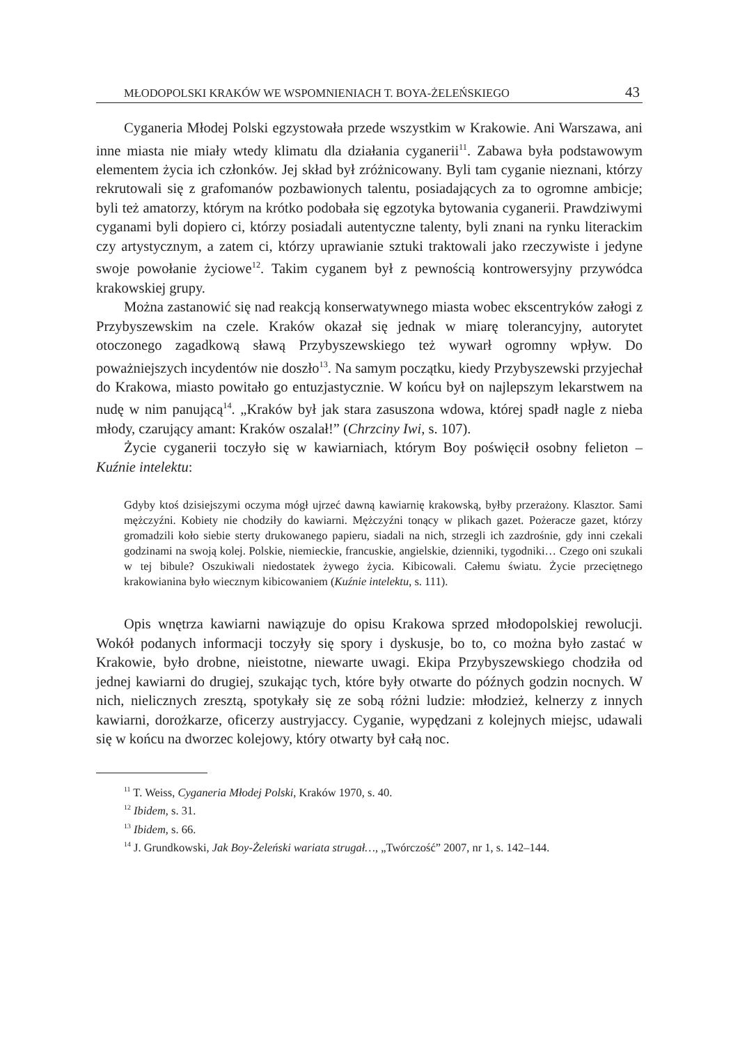MŁODOPOLSKI KRAKÓW WE WSPOMNIENIACH T. BOYA-ŻELEŃSKIEGO 43
Cyganeria Młodej Polski egzystowała przede wszystkim w Krakowie. Ani Warszawa, ani inne miasta nie miały wtedy klimatu dla działania cyganerii<sup>11</sup>. Zabawa była podstawowym elementem życia ich członków. Jej skład był zróżnicowany. Byli tam cyganie nieznani, którzy rekrutowali się z grafomanów pozbawionych talentu, posiadających za to ogromne ambicje; byli też amatorzy, którym na krótko podobała się egzotyka bytowania cyganerii. Prawdziwymi cyganami byli dopiero ci, którzy posiadali autentyczne talenty, byli znani na rynku literackim czy artystycznym, a zatem ci, którzy uprawianie sztuki traktowali jako rzeczywiste i jedyne swoje powołanie życiowe<sup>12</sup>. Takim cyganem był z pewnością kontrowersyjny przywódca krakowskiej grupy.
Można zastanowić się nad reakcją konserwatywnego miasta wobec ekscentryków załogi z Przybyszewskim na czele. Kraków okazał się jednak w miarę tolerancyjny, autorytet otoczonego zagadkową sławą Przybyszewskiego też wywarł ogromny wpływ. Do poważniejszych incydentów nie doszło<sup>13</sup>. Na samym początku, kiedy Przybyszewski przyjechał do Krakowa, miasto powitało go entuzjastycznie. W końcu był on najlepszym lekarstwem na nudę w nim panującą<sup>14</sup>. „Kraków był jak stara zasuszona wdowa, której spadł nagle z nieba młody, czarujący amant: Kraków oszalał!” (Chrzciny Iwi, s. 107).
Życie cyganerii toczyło się w kawiarniach, którym Boy poświęcił osobny felieton – Kuźnie intelektu:
Gdyby ktoś dzisiejszymi oczyma mógł ujrzeć dawną kawiarnię krakowską, byłby przerażony. Klasztor. Sami mężczyźni. Kobiety nie chodziły do kawiarni. Mężczyźni tonący w plikach gazet. Pożeracze gazet, którzy gromadzili koło siebie sterty drukowanego papieru, siadali na nich, strzegli ich zazdrośnie, gdy inni czekali godzinami na swoją kolej. Polskie, niemieckie, francuskie, angielskie, dzienniki, tygodniki… Czego oni szukali w tej bibule? Oszukiwali niedostatek żywego życia. Kibicowali. Całemu światu. Życie przeciętnego krakowianina było wiecznym kibicowaniem (Kuźnie intelektu, s. 111).
Opis wnętrza kawiarni nawiązuje do opisu Krakowa sprzed młodopolskiej rewolucji. Wokół podanych informacji toczyły się spory i dyskusje, bo to, co można było zastać w Krakowie, było drobne, nieistotne, niewarte uwagi. Ekipa Przybyszewskiego chodziła od jednej kawiarni do drugiej, szukając tych, które były otwarte do późnych godzin nocnych. W nich, nielicznych zresztą, spotykały się ze sobą różni ludzie: młodzież, kelnerzy z innych kawiarni, dorożkarze, oficerzy austryjaccy. Cyganie, wypędzani z kolejnych miejsc, udawali się w końcu na dworzec kolejowy, który otwarty był całą noc.
<sup>11</sup> T. Weiss, Cyganeria Młodej Polski, Kraków 1970, s. 40.
<sup>12</sup> Ibidem, s. 31.
<sup>13</sup> Ibidem, s. 66.
<sup>14</sup> J. Grundkowski, Jak Boy-Żeleński wariata strugał…, „Twórczość” 2007, nr 1, s. 142–144.